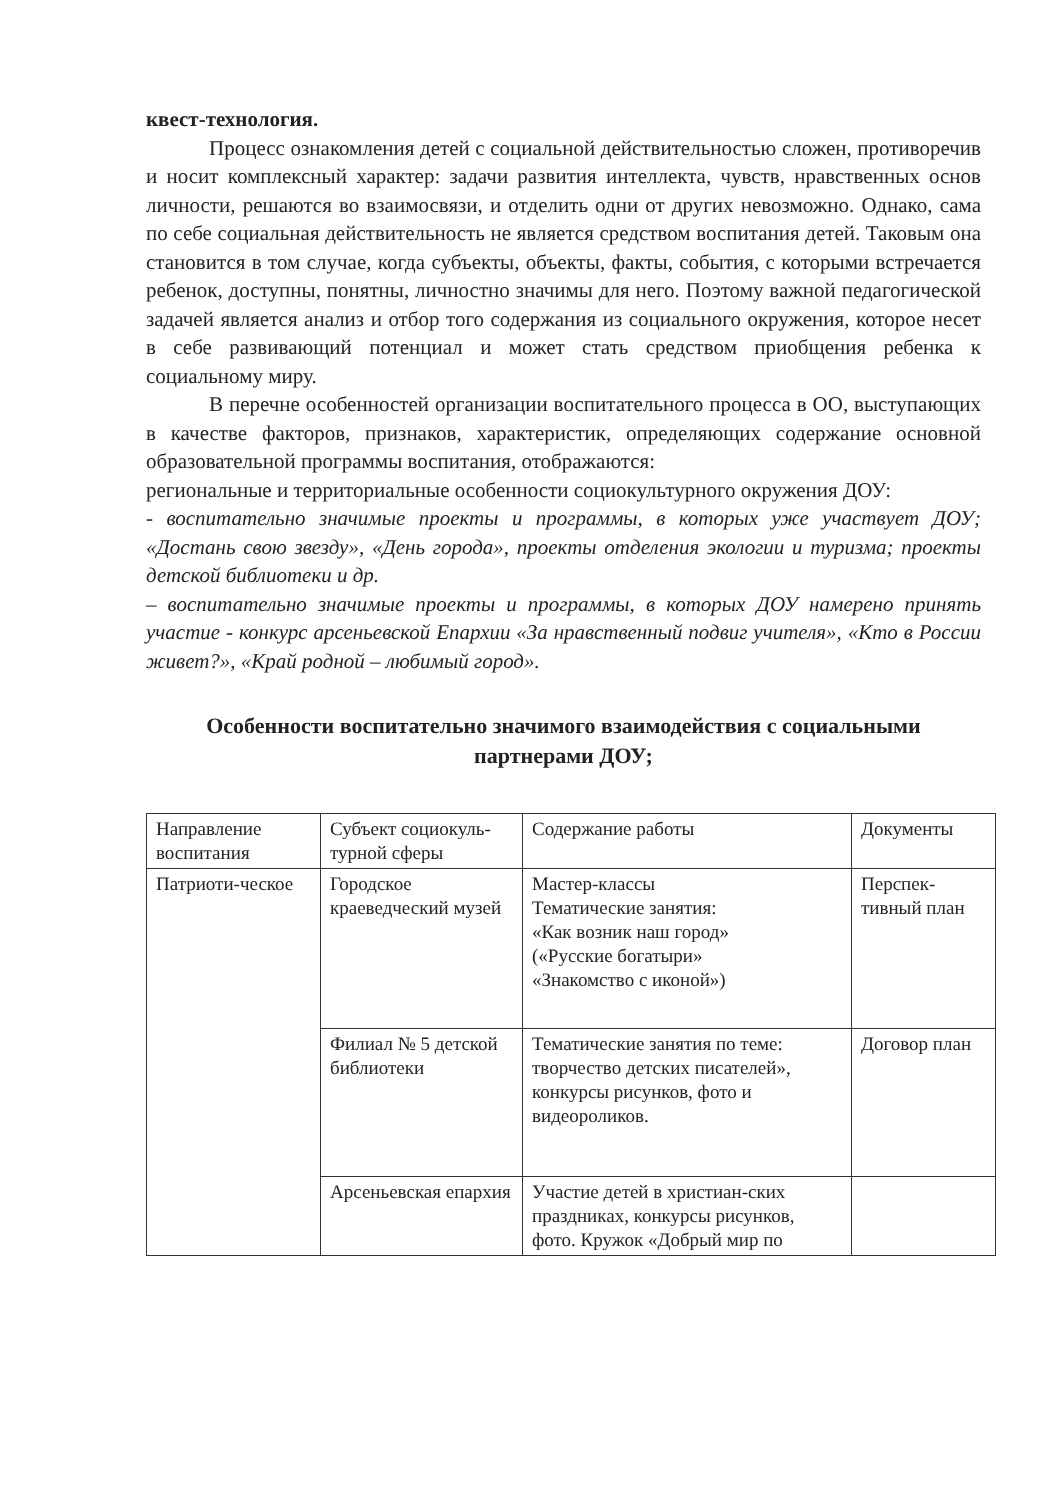квест-технология.
Процесс ознакомления детей с социальной действительностью сложен, противоречив и носит комплексный характер: задачи развития интеллекта, чувств, нравственных основ личности, решаются во взаимосвязи, и отделить одни от других невозможно. Однако, сама по себе социальная действительность не является средством воспитания детей. Таковым она становится в том случае, когда субъекты, объекты, факты, события, с которыми встречается ребенок, доступны, понятны, личностно значимы для него. Поэтому важной педагогической задачей является анализ и отбор того содержания из социального окружения, которое несет в себе развивающий потенциал и может стать средством приобщения ребенка к социальному миру.
В перечне особенностей организации воспитательного процесса в ОО, выступающих в качестве факторов, признаков, характеристик, определяющих содержание основной образовательной программы воспитания, отображаются:
региональные и территориальные особенности социокультурного окружения ДОУ:
- воспитательно значимые проекты и программы, в которых уже участвует ДОУ; «Достань свою звезду», «День города», проекты отделения экологии и туризма; проекты детской библиотеки и др.
– воспитательно значимые проекты и программы, в которых ДОУ намерено принять участие - конкурс арсеньевской Епархии «За нравственный подвиг учителя», «Кто в России живет?», «Край родной – любимый город».
Особенности воспитательно значимого взаимодействия с социальными партнерами ДОУ;
| Направление воспитания | Субъект социокуль-турной сферы | Содержание работы | Документы |
| --- | --- | --- | --- |
| Патриоти-ческое | Городское краеведческий музей | Мастер-классы Тематические занятия: «Как возник наш город» («Русские богатыри» «Знакомство с иконой») | Перспек-тивный план |
| | Филиал № 5 детской библиотеки | Тематические занятия по теме: творчество детских писателей», конкурсы рисунков, фото и видеороликов. | Договор план |
| | Арсеньевская епархия | Участие детей в христиан-ских праздниках, конкурсы рисунков, фото. Кружок «Добрый мир по | |